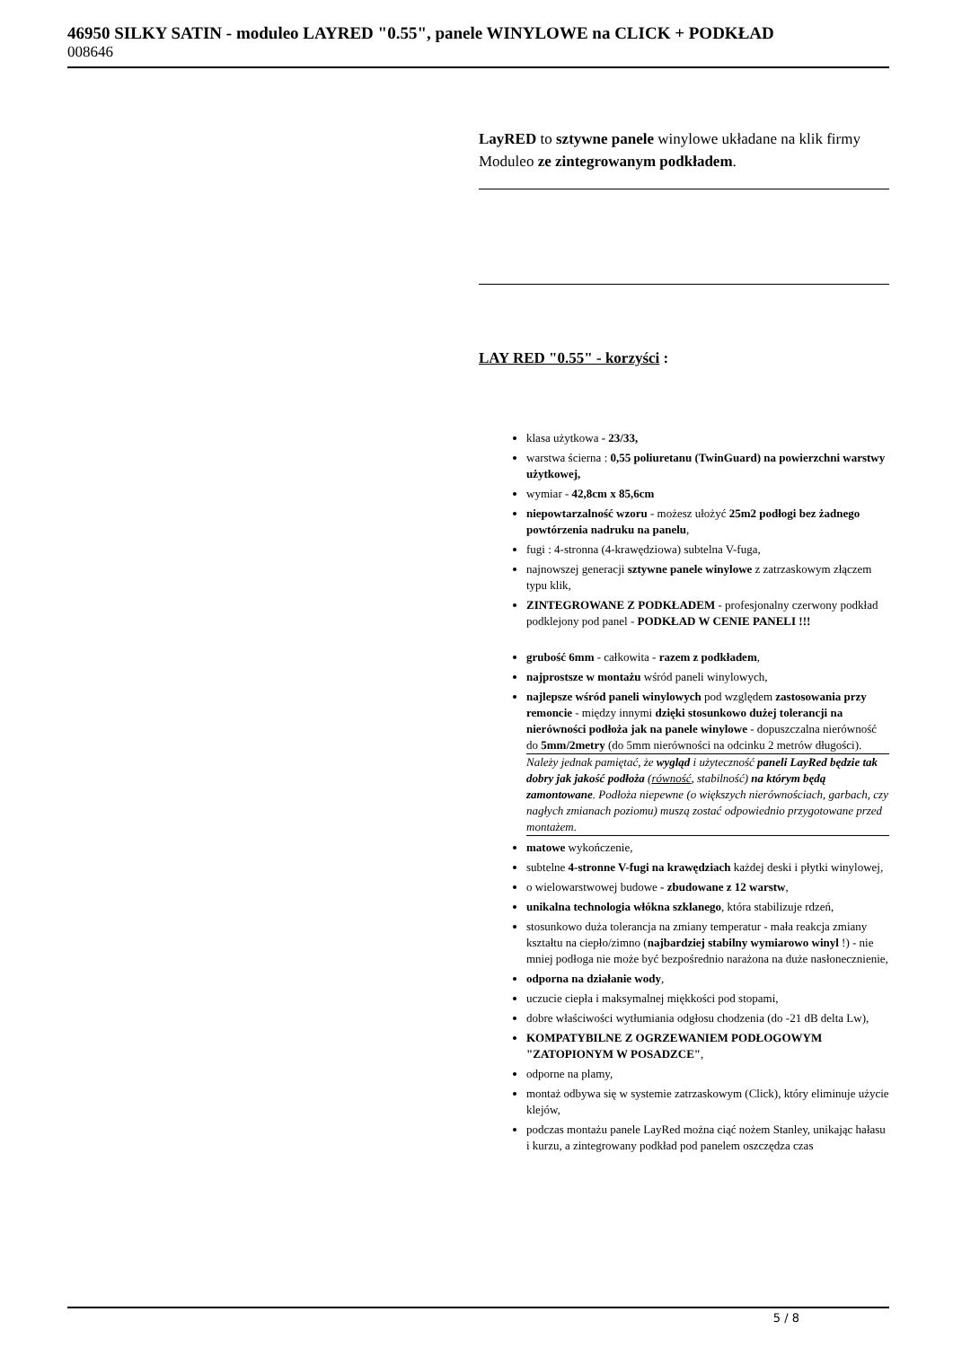46950 SILKY SATIN - moduleo LAYRED "0.55", panele WINYLOWE na CLICK + PODKŁAD
008646
LayRED to sztywne panele winylowe układane na klik firmy Moduleo ze zintegrowanym podkładem.
LAY RED "0.55" - korzyści :
klasa użytkowa - 23/33,
warstwa ścierna : 0,55 poliuretanu (TwinGuard) na powierzchni warstwy użytkowej,
wymiar - 42,8cm x 85,6cm
niepowtarzalność wzoru - możesz ułożyć 25m2 podłogi bez żadnego powtórzenia nadruku na panelu,
fugi : 4-stronna (4-krawędziowa) subtelna V-fuga,
najnowszej generacji sztywne panele winylowe z zatrzaskowym złączem typu klik,
ZINTEGROWANE Z PODKŁADEM - profesjonalny czerwony podkład podklejony pod panel - PODKŁAD W CENIE PANELI !!!
grubość 6mm - całkowita - razem z podkładem,
najprostsze w montażu wśród paneli winylowych,
najlepsze wśród paneli winylowych pod względem zastosowania przy remoncie - między innymi dzięki stosunkowo dużej tolerancji na nierówności podłoża jak na panele winylowe - dopuszczalna nierówność do 5mm/2metry (do 5mm nierówności na odcinku 2 metrów długości).
Należy jednak pamiętać, że wygląd i użyteczność paneli LayRed będzie tak dobry jak jakość podłoża (równość, stabilność) na którym będą zamontowane. Podłoża niepewne (o większych nierównościach, garbach, czy nagłych zmianach poziomu) muszą zostać odpowiednio przygotowane przed montażem.
matowe wykończenie,
subtelne 4-stronne V-fugi na krawędziach każdej deski i płytki winylowej,
o wielowarstwowej budowe - zbudowane z 12 warstw,
unikalna technologia włókna szklanego, która stabilizuje rdzeń,
stosunkowo duża tolerancja na zmiany temperatur - mała reakcja zmiany kształtu na ciepło/zimno (najbardziej stabilny wymiarowo winyl !) - nie mniej podłoga nie może być bezpośrednio narażona na duże nasłonecznienie,
odporna na działanie wody,
uczucie ciepła i maksymalnej miękkości pod stopami,
dobre właściwości wytłumiania odgłosu chodzenia (do -21 dB delta Lw),
KOMPATYBILNE Z OGRZEWANIEM PODŁOGOWYM "ZATOPIONYM W POSADZCE",
odporne na plamy,
montaż odbywa się w systemie zatrzaskowym (Click), który eliminuje użycie klejów,
podczas montażu panele LayRed można ciąć nożem Stanley, unikając hałasu i kurzu, a zintegrowany podkład pod panelem oszczędza czas
5 / 8